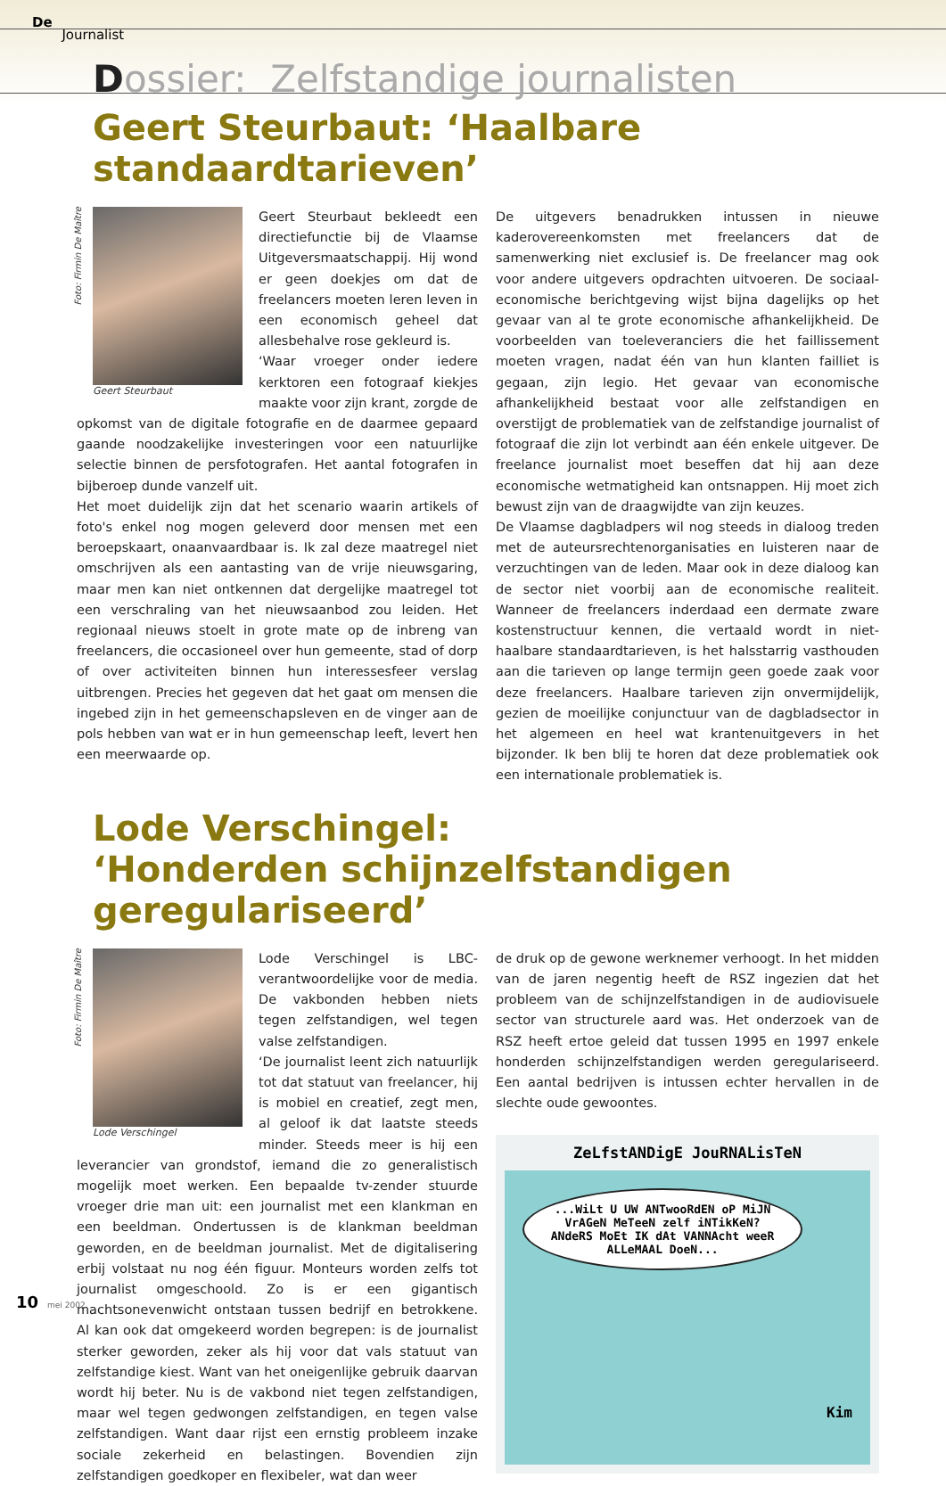De
Journalist
Dossier: Zelfstandige journalisten
Geert Steurbaut: ‘Haalbare standaardtarieven’
Foto: Firmin De Maître
Geert Steurbaut
Geert Steurbaut bekleedt een directiefunctie bij de Vlaamse Uitgeversmaatschappij. Hij wond er geen doekjes om dat de freelancers moeten leren leven in een economisch geheel dat allesbehalve rose gekleurd is.
‘Waar vroeger onder iedere kerktoren een fotograaf kiekjes maakte voor zijn krant, zorgde de opkomst van de digitale fotografie en de daarmee gepaard gaande noodzakelijke investeringen voor een natuurlijke selectie binnen de persfotografen. Het aantal fotografen in bijberoep dunde vanzelf uit.
Het moet duidelijk zijn dat het scenario waarin artikels of foto's enkel nog mogen geleverd door mensen met een beroepskaart, onaanvaardbaar is. Ik zal deze maatregel niet omschrijven als een aantasting van de vrije nieuwsgaring, maar men kan niet ontkennen dat dergelijke maatregel tot een verschraling van het nieuwsaanbod zou leiden. Het regionaal nieuws stoelt in grote mate op de inbreng van freelancers, die occasioneel over hun gemeente, stad of dorp of over activiteiten binnen hun interessesfeer verslag uitbrengen. Precies het gegeven dat het gaat om mensen die ingebed zijn in het gemeenschapsleven en de vinger aan de pols hebben van wat er in hun gemeenschap leeft, levert hen een meerwaarde op.
De uitgevers benadrukken intussen in nieuwe kaderovereenkomsten met freelancers dat de samenwerking niet exclusief is. De freelancer mag ook voor andere uitgevers opdrachten uitvoeren. De sociaal-economische berichtgeving wijst bijna dagelijks op het gevaar van al te grote economische afhankelijkheid. De voorbeelden van toeleveranciers die het faillissement moeten vragen, nadat één van hun klanten failliet is gegaan, zijn legio. Het gevaar van economische afhankelijkheid bestaat voor alle zelfstandigen en overstijgt de problematiek van de zelfstandige journalist of fotograaf die zijn lot verbindt aan één enkele uitgever. De freelance journalist moet beseffen dat hij aan deze economische wetmatigheid kan ontsnappen. Hij moet zich bewust zijn van de draagwijdte van zijn keuzes.
De Vlaamse dagbladpers wil nog steeds in dialoog treden met de auteursrechtenorganisaties en luisteren naar de verzuchtingen van de leden. Maar ook in deze dialoog kan de sector niet voorbij aan de economische realiteit. Wanneer de freelancers inderdaad een dermate zware kostenstructuur kennen, die vertaald wordt in niet-haalbare standaardtarieven, is het halsstarrig vasthouden aan die tarieven op lange termijn geen goede zaak voor deze freelancers. Haalbare tarieven zijn onvermijdelijk, gezien de moeilijke conjunctuur van de dagbladsector in het algemeen en heel wat krantenuitgevers in het bijzonder. Ik ben blij te horen dat deze problematiek ook een internationale problematiek is.
Lode Verschingel:
‘Honderden schijnzelfstandigen geregulariseerd’
Foto: Firmin De Maître
Lode Verschingel
Lode Verschingel is LBC-verantwoordelijke voor de media. De vakbonden hebben niets tegen zelfstandigen, wel tegen valse zelfstandigen.
‘De journalist leent zich natuurlijk tot dat statuut van freelancer, hij is mobiel en creatief, zegt men, al geloof ik dat laatste steeds minder. Steeds meer is hij een leverancier van grondstof, iemand die zo generalistisch mogelijk moet werken. Een bepaalde tv-zender stuurde vroeger drie man uit: een journalist met een klankman en een beeldman. Ondertussen is de klankman beeldman geworden, en de beeldman journalist. Met de digitalisering erbij volstaat nu nog één figuur. Monteurs worden zelfs tot journalist omgeschoold. Zo is er een gigantisch machtsonevenwicht ontstaan tussen bedrijf en betrokkene. Al kan ook dat omgekeerd worden begrepen: is de journalist sterker geworden, zeker als hij voor dat vals statuut van zelfstandige kiest. Want van het oneigenlijke gebruik daarvan wordt hij beter. Nu is de vakbond niet tegen zelfstandigen, maar wel tegen gedwongen zelfstandigen, en tegen valse zelfstandigen. Want daar rijst een ernstig probleem inzake sociale zekerheid en belastingen. Bovendien zijn zelfstandigen goedkoper en flexibeler, wat dan weer
de druk op de gewone werknemer verhoogt. In het midden van de jaren negentig heeft de RSZ ingezien dat het probleem van de schijnzelfstandigen in de audiovisuele sector van structurele aard was. Het onderzoek van de RSZ heeft ertoe geleid dat tussen 1995 en 1997 enkele honderden schijnzelfstandigen werden geregulariseerd. Een aantal bedrijven is intussen echter hervallen in de slechte oude gewoontes.
ZeLfstANDigE JouRNALisTeN
...WiLt U UW ANTwooRdEN oP MiJN VrAGeN MeTeeN zelf iNTikKeN? ANdeRS MoEt IK dAt VANNAcht weeR ALLeMAAL DoeN...
Kim
10 mei 2002